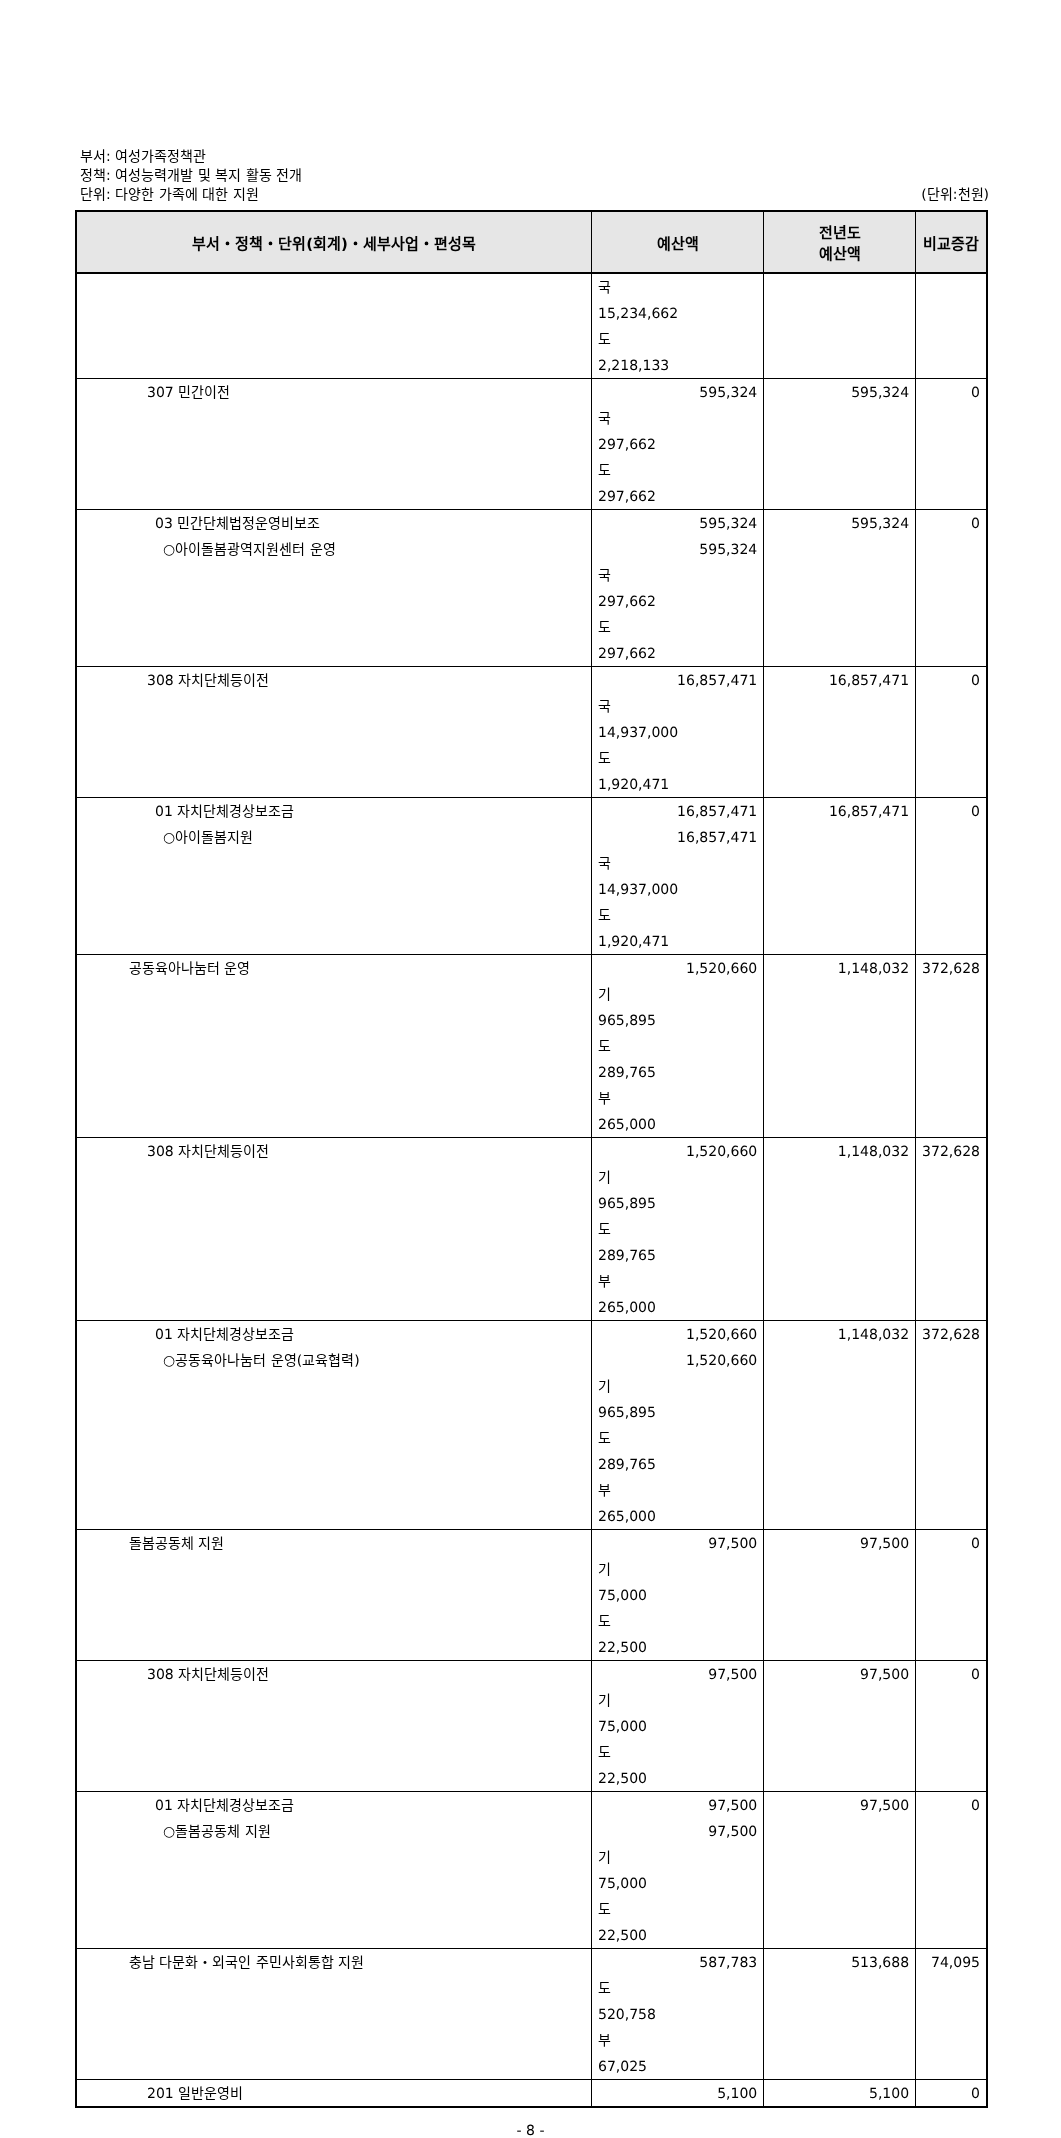부서: 여성가족정책관
정책: 여성능력개발 및 복지 활동 전개
단위: 다양한 가족에 대한 지원
(단위:천원)
| 부서・정책・단위(회계)・세부사업・편성목 | 예산액 | 전년도 예산액 | 비교증감 |
| --- | --- | --- | --- |
| | 국 15,234,662 | | |
| | 도 2,218,133 | | |
| 307 민간이전 | 595,324 | 595,324 | 0 |
| | 국 297,662 | | |
| | 도 297,662 | | |
| 03 민간단체법정운영비보조 | 595,324 | 595,324 | 0 |
| ○아이돌봄광역지원센터 운영 | 595,324 | | |
| | 국 297,662 | | |
| | 도 297,662 | | |
| 308 자치단체등이전 | 16,857,471 | 16,857,471 | 0 |
| | 국 14,937,000 | | |
| | 도 1,920,471 | | |
| 01 자치단체경상보조금 | 16,857,471 | 16,857,471 | 0 |
| ○아이돌봄지원 | 16,857,471 | | |
| | 국 14,937,000 | | |
| | 도 1,920,471 | | |
| 공동육아나눔터 운영 | 1,520,660 | 1,148,032 | 372,628 |
| | 기 965,895 | | |
| | 도 289,765 | | |
| | 부 265,000 | | |
| 308 자치단체등이전 | 1,520,660 | 1,148,032 | 372,628 |
| | 기 965,895 | | |
| | 도 289,765 | | |
| | 부 265,000 | | |
| 01 자치단체경상보조금 | 1,520,660 | 1,148,032 | 372,628 |
| ○공동육아나눔터 운영(교육협력) | 1,520,660 | | |
| | 기 965,895 | | |
| | 도 289,765 | | |
| | 부 265,000 | | |
| 돌봄공동체 지원 | 97,500 | 97,500 | 0 |
| | 기 75,000 | | |
| | 도 22,500 | | |
| 308 자치단체등이전 | 97,500 | 97,500 | 0 |
| | 기 75,000 | | |
| | 도 22,500 | | |
| 01 자치단체경상보조금 | 97,500 | 97,500 | 0 |
| ○돌봄공동체 지원 | 97,500 | | |
| | 기 75,000 | | |
| | 도 22,500 | | |
| 충남 다문화・외국인 주민사회통합 지원 | 587,783 | 513,688 | 74,095 |
| | 도 520,758 | | |
| | 부 67,025 | | |
| 201 일반운영비 | 5,100 | 5,100 | 0 |
- 8 -